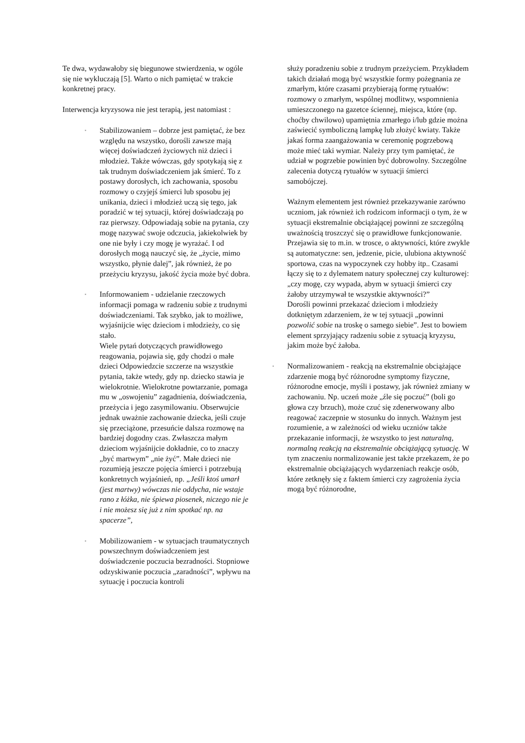Te dwa, wydawałoby się biegunowe stwierdzenia, w ogóle się nie wykluczają [5]. Warto o nich pamiętać w trakcie konkretnej pracy.
Interwencja kryzysowa nie jest terapią, jest natomiast :
▪
Stabilizowaniem – dobrze jest pamiętać, że bez względu na wszystko, dorośli zawsze mają więcej doświadczeń życiowych niż dzieci i młodzież. Także wówczas, gdy spotykają się z tak trudnym doświadczeniem jak śmierć. To z postawy dorosłych, ich zachowania, sposobu rozmowy o czyjejś śmierci lub sposobu jej unikania, dzieci i młodzież uczą się tego, jak poradzić w tej sytuacji, której doświadczają po raz pierwszy. Odpowiadają sobie na pytania, czy mogę nazywać swoje odczucia, jakiekolwiek by one nie były i czy mogę je wyrażać. I od dorosłych mogą nauczyć się, że „życie, mimo wszystko, płynie dalej”, jak również, że po przeżyciu kryzysu, jakość życia może być dobra.
▪
Informowaniem - udzielanie rzeczowych informacji pomaga w radzeniu sobie z trudnymi doświadczeniami. Tak szybko, jak to możliwe, wyjaśnijcie więc dzieciom i młodzieży, co się stało.
Wiele pytań dotyczących prawidłowego reagowania, pojawia się, gdy chodzi o małe dzieci Odpowiedzcie szczerze na wszystkie pytania, także wtedy, gdy np. dziecko stawia je wielokrotnie. Wielokrotne powtarzanie, pomaga mu w „oswojeniu” zagadnienia, doświadczenia, przeżycia i jego zasymilowaniu. Obserwujcie jednak uważnie zachowanie dziecka, jeśli czuje się przeciążone, przesuńcie dalsza rozmowę na bardziej dogodny czas. Zwłaszcza małym dzieciom wyjaśnijcie dokładnie, co to znaczy „być martwym” „nie żyć”. Małe dzieci nie rozumieją jeszcze pojęcia śmierci i potrzebują konkretnych wyjaśnień, np. „Jeśli ktoś umarł (jest martwy) wówczas nie oddycha, nie wstaje rano z łóżka, nie śpiewa piosenek, niczego nie je i nie możesz się już z nim spotkać np. na spacerze”,
▪
Mobilizowaniem - w sytuacjach traumatycznych powszechnym doświadczeniem jest doświadczenie poczucia bezradności. Stopniowe odzyskiwanie poczucia „zaradności”, wpływu na sytuację i poczucia kontroli
służy poradzeniu sobie z trudnym przeżyciem. Przykładem takich działań mogą być wszystkie formy pożegnania ze zmarłym, które czasami przybierają formę rytuałów: rozmowy o zmarłym, wspólnej modlitwy, wspomnienia umieszczonego na gazetce ściennej, miejsca, które (np. choćby chwilowo) upamiętnia zmarłego i/lub gdzie można zaświecić symboliczną lampkę lub złożyć kwiaty. Także jakaś forma zaangażowania w ceremonię pogrzebową może mieć taki wymiar. Należy przy tym pamiętać, że udział w pogrzebie powinien być dobrowolny. Szczególne zalecenia dotyczą rytuałów w sytuacji śmierci samobójczej.
Ważnym elementem jest również przekazywanie zarówno uczniom, jak również ich rodzicom informacji o tym, że w sytuacji ekstremalnie obciążającej powinni ze szczególną uważnością troszczyć się o prawidłowe funkcjonowanie. Przejawia się to m.in. w trosce, o aktywności, które zwykle są automatyczne: sen, jedzenie, picie, ulubiona aktywność sportowa, czas na wypoczynek czy hobby itp.. Czasami łączy się to z dylematem natury społecznej czy kulturowej: „czy mogę, czy wypada, abym w sytuacji śmierci czy żałoby utrzymywał te wszystkie aktywności?”
Dorośli powinni przekazać dzieciom i młodzieży dotkniętym zdarzeniem, że w tej sytuacji „powinni pozwolić sobie na troskę o samego siebie”. Jest to bowiem element sprzyjający radzeniu sobie z sytuacją kryzysu, jakim może być żałoba.
▪
Normalizowaniem - reakcją na ekstremalnie obciążające zdarzenie mogą być różnorodne symptomy fizyczne, różnorodne emocje, myśli i postawy, jak również zmiany w zachowaniu. Np. uczeń może „źle się poczuć” (boli go głowa czy brzuch), może czuć się zdenerwowany albo reagować zaczepnie w stosunku do innych. Ważnym jest rozumienie, a w zależności od wieku uczniów także przekazanie informacji, że wszystko to jest naturalną, normalną reakcją na ekstremalnie obciążającą sytuację. W tym znaczeniu normalizowanie jest także przekazem, że po ekstremalnie obciążających wydarzeniach reakcje osób, które zetknęły się z faktem śmierci czy zagrożenia życia mogą być różnorodne,